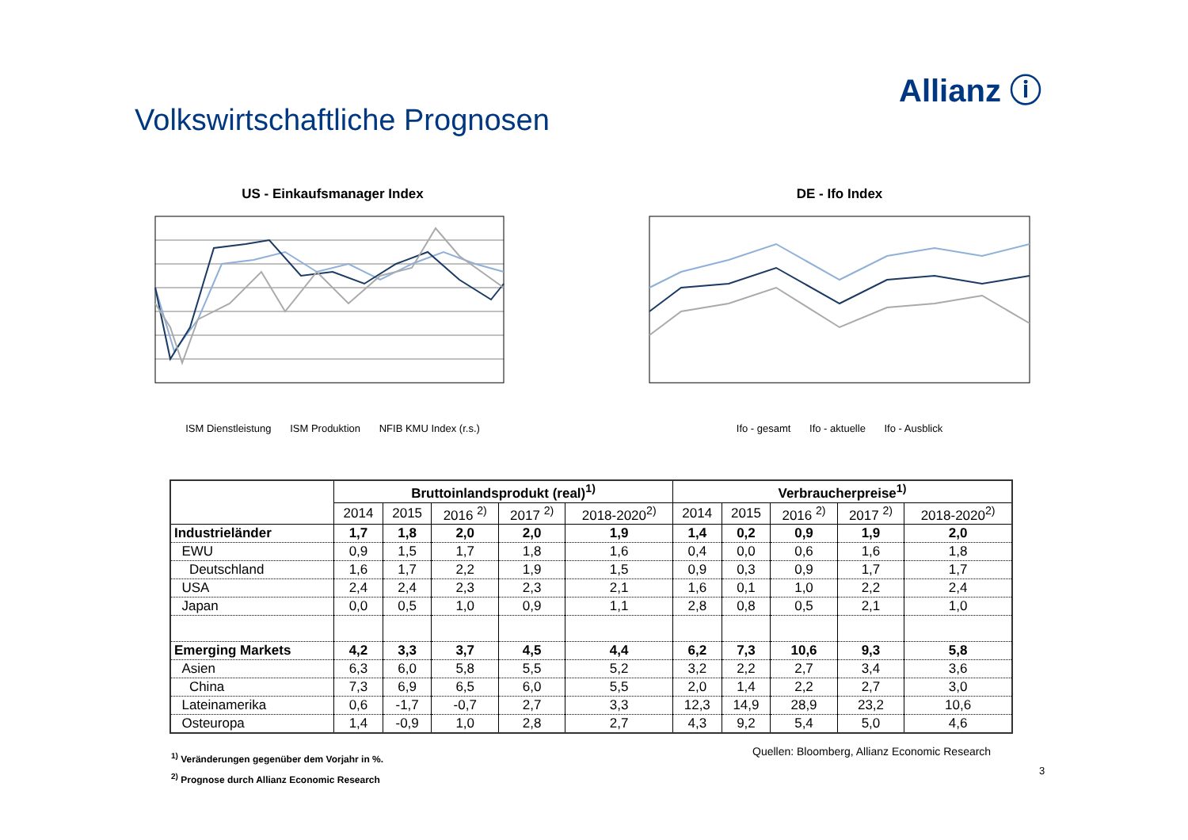Allianz ⓘ
Volkswirtschaftliche Prognosen
US - Einkaufsmanager Index
ISM Dienstleistung ISM Produktion NFIB KMU Index (r.s.)
DE - Ifo Index
Ifo - gesamt Ifo - aktuelle Ifo - Ausblick
| | Bruttoinlandsprodukt (real)<sup>1)</sup> | | | | | Verbraucherpreise<sup>1)</sup> | | | | |
| --- | --- | --- | --- | --- | --- | --- | --- | --- | --- | --- |
| | 2014 | 2015 | 2016 <sup>2)</sup> | 2017 <sup>2)</sup> | 2018-2020<sup>2)</sup> | 2014 | 2015 | 2016 <sup>2)</sup> | 2017 <sup>2)</sup> | 2018-2020<sup>2)</sup> |
| Industrieländer | 1,7 | 1,8 | 2,0 | 2,0 | 1,9 | 1,4 | 0,2 | 0,9 | 1,9 | 2,0 |
| EWU | 0,9 | 1,5 | 1,7 | 1,8 | 1,6 | 0,4 | 0,0 | 0,6 | 1,6 | 1,8 |
| Deutschland | 1,6 | 1,7 | 2,2 | 1,9 | 1,5 | 0,9 | 0,3 | 0,9 | 1,7 | 1,7 |
| USA | 2,4 | 2,4 | 2,3 | 2,3 | 2,1 | 1,6 | 0,1 | 1,0 | 2,2 | 2,4 |
| Japan | 0,0 | 0,5 | 1,0 | 0,9 | 1,1 | 2,8 | 0,8 | 0,5 | 2,1 | 1,0 |
| Emerging Markets | 4,2 | 3,3 | 3,7 | 4,5 | 4,4 | 6,2 | 7,3 | 10,6 | 9,3 | 5,8 |
| Asien | 6,3 | 6,0 | 5,8 | 5,5 | 5,2 | 3,2 | 2,2 | 2,7 | 3,4 | 3,6 |
| China | 7,3 | 6,9 | 6,5 | 6,0 | 5,5 | 2,0 | 1,4 | 2,2 | 2,7 | 3,0 |
| Lateinamerika | 0,6 | -1,7 | -0,7 | 2,7 | 3,3 | 12,3 | 14,9 | 28,9 | 23,2 | 10,6 |
| Osteuropa | 1,4 | -0,9 | 1,0 | 2,8 | 2,7 | 4,3 | 9,2 | 5,4 | 5,0 | 4,6 |
<sup>1)</sup> Veränderungen gegenüber dem Vorjahr in %.
Quellen: Bloomberg, Allianz Economic Research
<sup>2)</sup> Prognose durch Allianz Economic Research
3